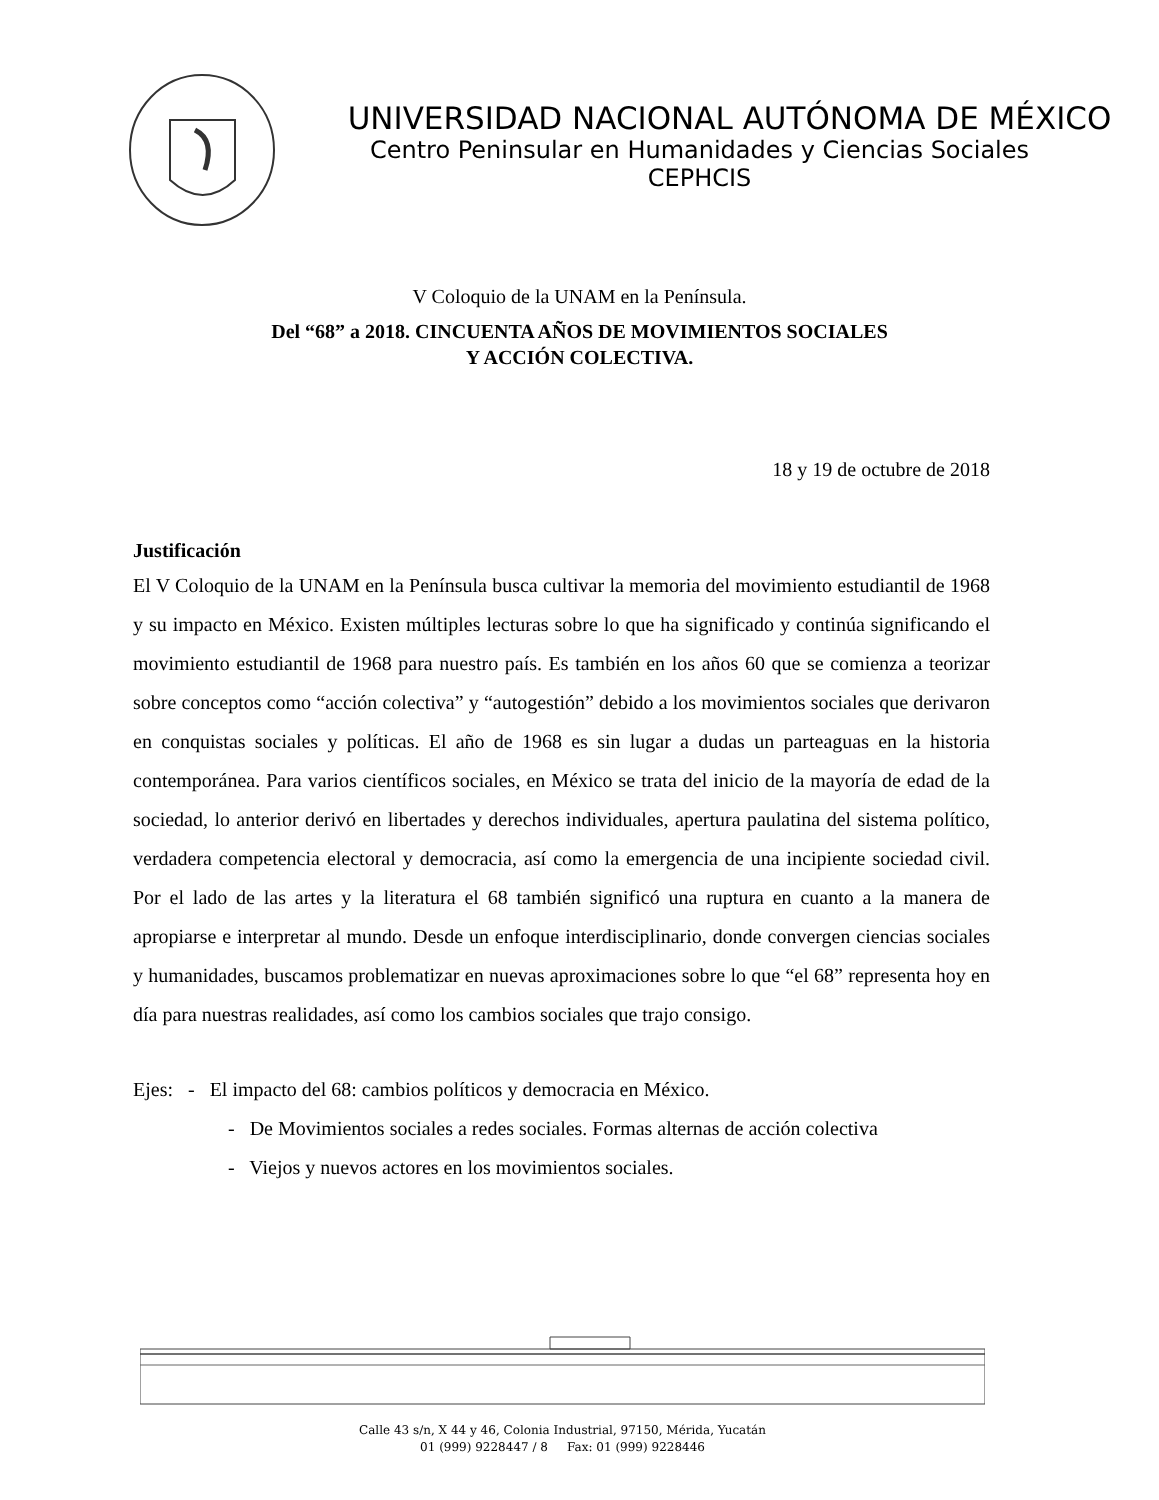UNIVERSIDAD NACIONAL AUTÓNOMA DE MÉXICO
Centro Peninsular en Humanidades y Ciencias Sociales
CEPHCIS
V Coloquio de la UNAM en la Península.
Del “68” a 2018. CINCUENTA AÑOS DE MOVIMIENTOS SOCIALES
Y ACCIÓN COLECTIVA.
18 y 19 de octubre de 2018
Justificación
El V Coloquio de la UNAM en la Península busca cultivar la memoria del movimiento estudiantil de 1968 y su impacto en México. Existen múltiples lecturas sobre lo que ha significado y continúa significando el movimiento estudiantil de 1968 para nuestro país. Es también en los años 60 que se comienza a teorizar sobre conceptos como “acción colectiva” y “autogestión” debido a los movimientos sociales que derivaron en conquistas sociales y políticas. El año de 1968 es sin lugar a dudas un parteaguas en la historia contemporánea. Para varios científicos sociales, en México se trata del inicio de la mayoría de edad de la sociedad, lo anterior derivó en libertades y derechos individuales, apertura paulatina del sistema político, verdadera competencia electoral y democracia, así como la emergencia de una incipiente sociedad civil. Por el lado de las artes y la literatura el 68 también significó una ruptura en cuanto a la manera de apropiarse e interpretar al mundo. Desde un enfoque interdisciplinario, donde convergen ciencias sociales y humanidades, buscamos problematizar en nuevas aproximaciones sobre lo que “el 68” representa hoy en día para nuestras realidades, así como los cambios sociales que trajo consigo.
Ejes: - El impacto del 68: cambios políticos y democracia en México.
- De Movimientos sociales a redes sociales. Formas alternas de acción colectiva
- Viejos y nuevos actores en los movimientos sociales.
Calle 43 s/n, X 44 y 46, Colonia Industrial, 97150, Mérida, Yucatán
01 (999) 9228447 / 8 Fax: 01 (999) 9228446